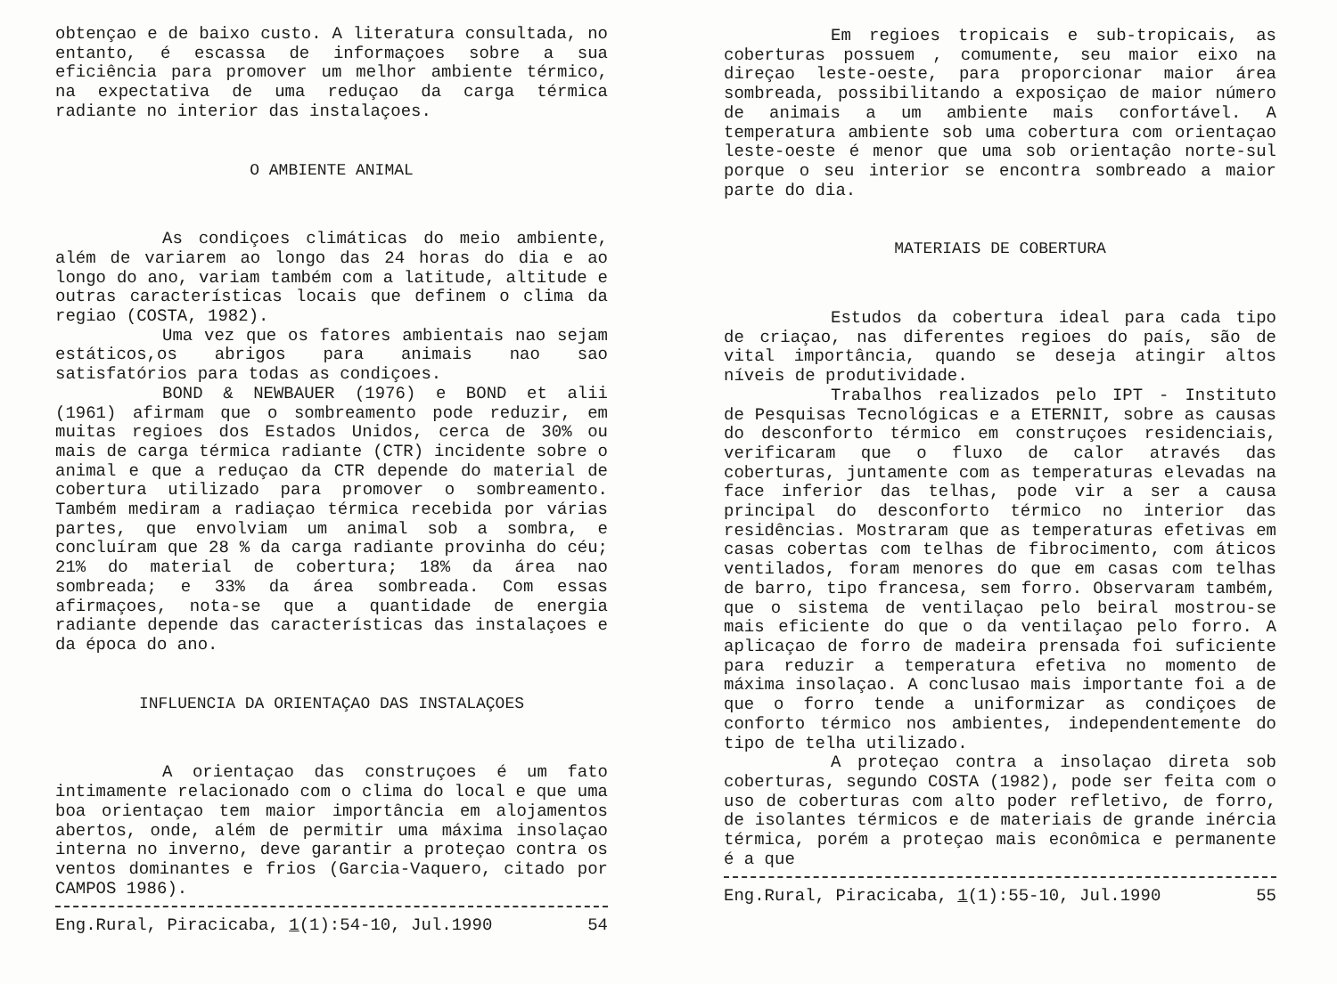obtençao e de baixo custo. A literatura consultada, no entanto, é escassa de informaçoes sobre a sua eficiência para promover um melhor ambiente térmico, na expectativa de uma reduçao da carga térmica radiante no interior das instalaçoes.
O AMBIENTE ANIMAL
As condiçoes climáticas do meio ambiente, além de variarem ao longo das 24 horas do dia e ao longo do ano, variam também com a latitude, altitude e outras características locais que definem o clima da regiao (COSTA, 1982).
Uma vez que os fatores ambientais nao sejam estáticos,os abrigos para animais nao sao satisfatórios para todas as condiçoes.
BOND & NEWBAUER (1976) e BOND et alii (1961) afirmam que o sombreamento pode reduzir, em muitas regioes dos Estados Unidos, cerca de 30% ou mais de carga térmica radiante (CTR) incidente sobre o animal e que a reduçao da CTR depende do material de cobertura utilizado para promover o sombreamento. Também mediram a radiaçao térmica recebida por várias partes, que envolviam um animal sob a sombra, e concluíram que 28 % da carga radiante provinha do céu; 21% do material de cobertura; 18% da área nao sombreada; e 33% da área sombreada. Com essas afirmaçoes, nota-se que a quantidade de energia radiante depende das características das instalaçoes e da época do ano.
INFLUENCIA DA ORIENTAÇAO DAS INSTALAÇOES
A orientaçao das construçoes é um fato intimamente relacionado com o clima do local e que uma boa orientaçao tem maior importância em alojamentos abertos, onde, além de permitir uma máxima insolaçao interna no inverno, deve garantir a proteçao contra os ventos dominantes e frios (Garcia-Vaquero, citado por CAMPOS 1986).
Eng.Rural, Piracicaba, 1(1):54-10, Jul.1990 54
Em regioes tropicais e sub-tropicais, as coberturas possuem , comumente, seu maior eixo na direçao leste-oeste, para proporcionar maior área sombreada, possibilitando a exposiçao de maior número de animais a um ambiente mais confortável. A temperatura ambiente sob uma cobertura com orientaçao leste-oeste é menor que uma sob orientaçâo norte-sul porque o seu interior se encontra sombreado a maior parte do dia.
MATERIAIS DE COBERTURA
Estudos da cobertura ideal para cada tipo de criaçao, nas diferentes regioes do país, são de vital importância, quando se deseja atingir altos níveis de produtividade.
Trabalhos realizados pelo IPT - Instituto de Pesquisas Tecnológicas e a ETERNIT, sobre as causas do desconforto térmico em construçoes residenciais, verificaram que o fluxo de calor através das coberturas, juntamente com as temperaturas elevadas na face inferior das telhas, pode vir a ser a causa principal do desconforto térmico no interior das residências. Mostraram que as temperaturas efetivas em casas cobertas com telhas de fibrocimento, com áticos ventilados, foram menores do que em casas com telhas de barro, tipo francesa, sem forro. Observaram também, que o sistema de ventilaçao pelo beiral mostrou-se mais eficiente do que o da ventilaçao pelo forro. A aplicaçao de forro de madeira prensada foi suficiente para reduzir a temperatura efetiva no momento de máxima insolaçao. A conclusao mais importante foi a de que o forro tende a uniformizar as condiçoes de conforto térmico nos ambientes, independentemente do tipo de telha utilizado.
A proteçao contra a insolaçao direta sob coberturas, segundo COSTA (1982), pode ser feita com o uso de coberturas com alto poder refletivo, de forro, de isolantes térmicos e de materiais de grande inércia térmica, porém a proteçao mais econômica e permanente é a que
Eng.Rural, Piracicaba, 1(1):55-10, Jul.1990 55